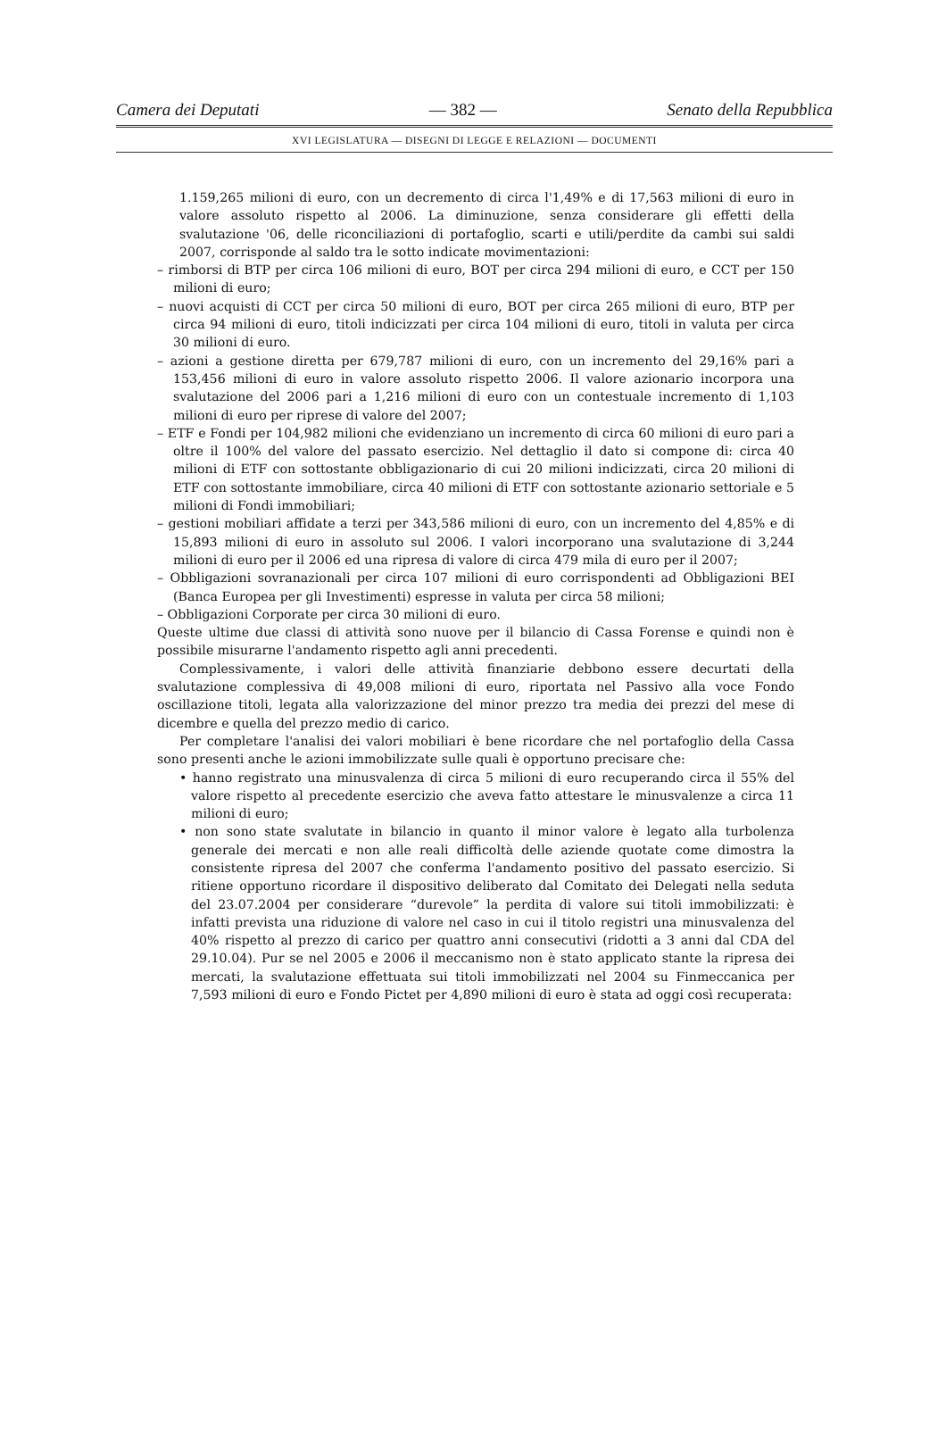Camera dei Deputati — 382 — Senato della Repubblica
XVI LEGISLATURA — DISEGNI DI LEGGE E RELAZIONI — DOCUMENTI
1.159,265 milioni di euro, con un decremento di circa l'1,49% e di 17,563 milioni di euro in valore assoluto rispetto al 2006. La diminuzione, senza considerare gli effetti della svalutazione '06, delle riconciliazioni di portafoglio, scarti e utili/perdite da cambi sui saldi 2007, corrisponde al saldo tra le sotto indicate movimentazioni:
– rimborsi di BTP per circa 106 milioni di euro, BOT per circa 294 milioni di euro, e CCT per 150 milioni di euro;
– nuovi acquisti di CCT per circa 50 milioni di euro, BOT per circa 265 milioni di euro, BTP per circa 94 milioni di euro, titoli indicizzati per circa 104 milioni di euro, titoli in valuta per circa 30 milioni di euro.
– azioni a gestione diretta per 679,787 milioni di euro, con un incremento del 29,16% pari a 153,456 milioni di euro in valore assoluto rispetto 2006. Il valore azionario incorpora una svalutazione del 2006 pari a 1,216 milioni di euro con un contestuale incremento di 1,103 milioni di euro per riprese di valore del 2007;
– ETF e Fondi per 104,982 milioni che evidenziano un incremento di circa 60 milioni di euro pari a oltre il 100% del valore del passato esercizio. Nel dettaglio il dato si compone di: circa 40 milioni di ETF con sottostante obbligazionario di cui 20 milioni indicizzati, circa 20 milioni di ETF con sottostante immobiliare, circa 40 milioni di ETF con sottostante azionario settoriale e 5 milioni di Fondi immobiliari;
– gestioni mobiliari affidate a terzi per 343,586 milioni di euro, con un incremento del 4,85% e di 15,893 milioni di euro in assoluto sul 2006. I valori incorporano una svalutazione di 3,244 milioni di euro per il 2006 ed una ripresa di valore di circa 479 mila di euro per il 2007;
– Obbligazioni sovranazionali per circa 107 milioni di euro corrispondenti ad Obbligazioni BEI (Banca Europea per gli Investimenti) espresse in valuta per circa 58 milioni;
– Obbligazioni Corporate per circa 30 milioni di euro.
Queste ultime due classi di attività sono nuove per il bilancio di Cassa Forense e quindi non è possibile misurarne l'andamento rispetto agli anni precedenti.
Complessivamente, i valori delle attività finanziarie debbono essere decurtati della svalutazione complessiva di 49,008 milioni di euro, riportata nel Passivo alla voce Fondo oscillazione titoli, legata alla valorizzazione del minor prezzo tra media dei prezzi del mese di dicembre e quella del prezzo medio di carico.
Per completare l'analisi dei valori mobiliari è bene ricordare che nel portafoglio della Cassa sono presenti anche le azioni immobilizzate sulle quali è opportuno precisare che:
• hanno registrato una minusvalenza di circa 5 milioni di euro recuperando circa il 55% del valore rispetto al precedente esercizio che aveva fatto attestare le minusvalenze a circa 11 milioni di euro;
• non sono state svalutate in bilancio in quanto il minor valore è legato alla turbolenza generale dei mercati e non alle reali difficoltà delle aziende quotate come dimostra la consistente ripresa del 2007 che conferma l'andamento positivo del passato esercizio. Si ritiene opportuno ricordare il dispositivo deliberato dal Comitato dei Delegati nella seduta del 23.07.2004 per considerare “durevole” la perdita di valore sui titoli immobilizzati: è infatti prevista una riduzione di valore nel caso in cui il titolo registri una minusvalenza del 40% rispetto al prezzo di carico per quattro anni consecutivi (ridotti a 3 anni dal CDA del 29.10.04). Pur se nel 2005 e 2006 il meccanismo non è stato applicato stante la ripresa dei mercati, la svalutazione effettuata sui titoli immobilizzati nel 2004 su Finmeccanica per 7,593 milioni di euro e Fondo Pictet per 4,890 milioni di euro è stata ad oggi così recuperata: